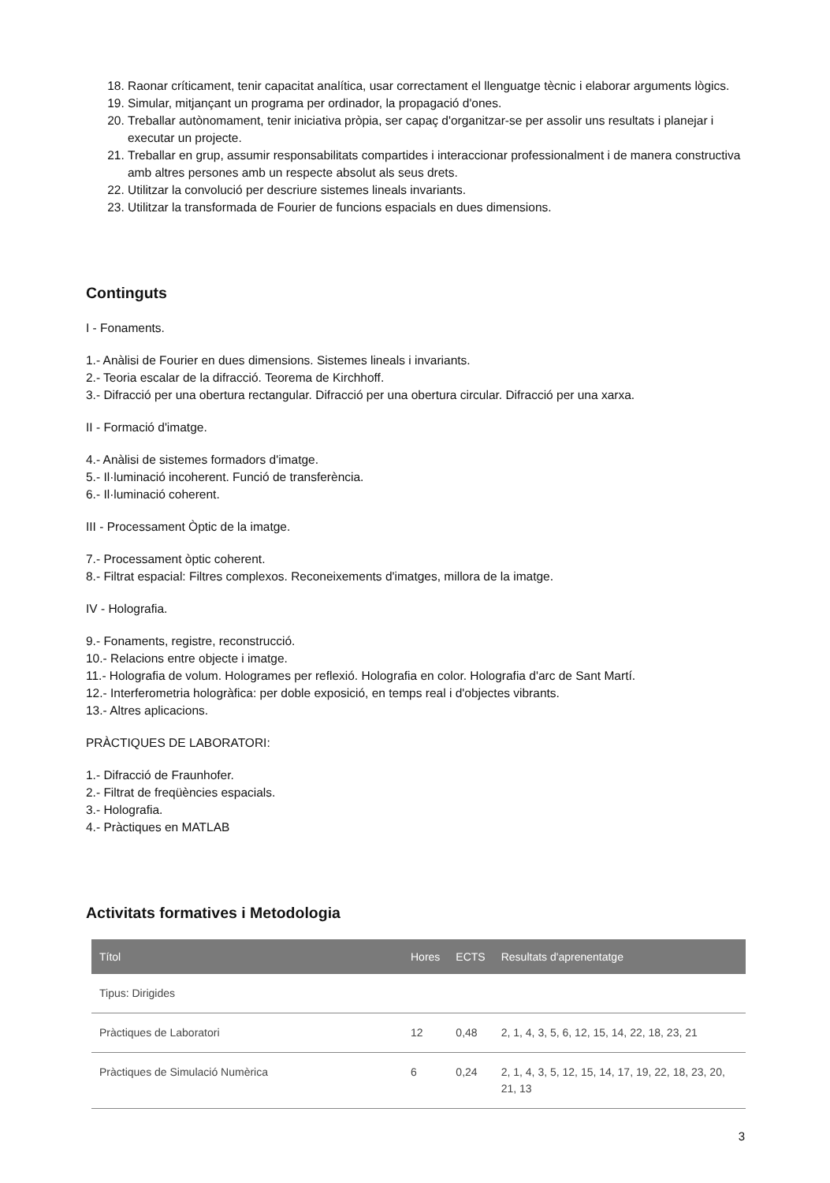18. Raonar críticament, tenir capacitat analítica, usar correctament el llenguatge tècnic i elaborar arguments lògics.
19. Simular, mitjançant un programa per ordinador, la propagació d'ones.
20. Treballar autònomament, tenir iniciativa pròpia, ser capaç d'organitzar-se per assolir uns resultats i planejar i executar un projecte.
21. Treballar en grup, assumir responsabilitats compartides i interaccionar professionalment i de manera constructiva amb altres persones amb un respecte absolut als seus drets.
22. Utilitzar la convolució per descriure sistemes lineals invariants.
23. Utilitzar la transformada de Fourier de funcions espacials en dues dimensions.
Continguts
I - Fonaments.
1.- Anàlisi de Fourier en dues dimensions. Sistemes lineals i invariants.
2.- Teoria escalar de la difracció. Teorema de Kirchhoff.
3.- Difracció per una obertura rectangular. Difracció per una obertura circular. Difracció per una xarxa.
II - Formació d'imatge.
4.- Anàlisi de sistemes formadors d'imatge.
5.- Il·luminació incoherent. Funció de transferència.
6.- Il·luminació coherent.
III - Processament Òptic de la imatge.
7.- Processament òptic coherent.
8.- Filtrat espacial: Filtres complexos. Reconeixements d'imatges, millora de la imatge.
IV - Holografia.
9.- Fonaments, registre, reconstrucció.
10.- Relacions entre objecte i imatge.
11.- Holografia de volum. Hologrames per reflexió. Holografia en color. Holografia d'arc de Sant Martí.
12.- Interferometria hologràfica: per doble exposició, en temps real i d'objectes vibrants.
13.- Altres aplicacions.
PRÀCTIQUES DE LABORATORI:
1.- Difracció de Fraunhofer.
2.- Filtrat de freqüències espacials.
3.- Holografia.
4.- Pràctiques en MATLAB
Activitats formatives i Metodologia
| Títol | Hores | ECTS | Resultats d'aprenentatge |
| --- | --- | --- | --- |
| Tipus: Dirigides | | | |
| Pràctiques de Laboratori | 12 | 0,48 | 2, 1, 4, 3, 5, 6, 12, 15, 14, 22, 18, 23, 21 |
| Pràctiques de Simulació Numèrica | 6 | 0,24 | 2, 1, 4, 3, 5, 12, 15, 14, 17, 19, 22, 18, 23, 20, 21, 13 |
3